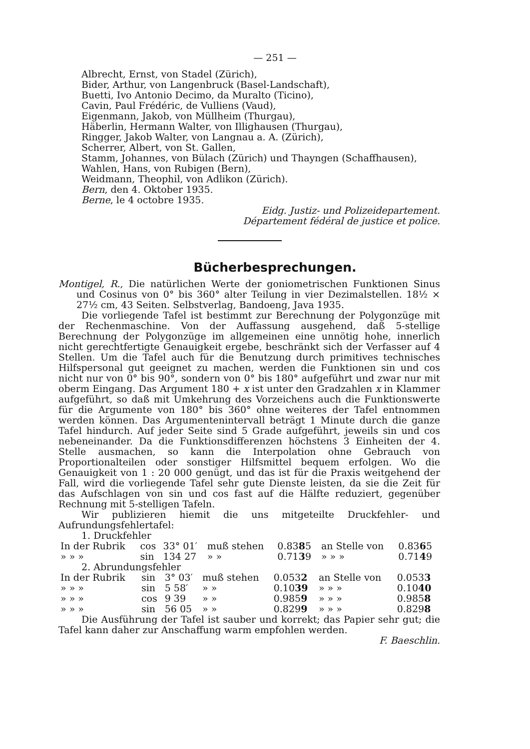— 251 —
Albrecht, Ernst, von Stadel (Zürich),
Bider, Arthur, von Langenbruck (Basel-Landschaft),
Buetti, Ivo Antonio Decimo, da Muralto (Ticino),
Cavin, Paul Frédéric, de Vulliens (Vaud),
Eigenmann, Jakob, von Müllheim (Thurgau),
Häberlin, Hermann Walter, von Illighausen (Thurgau),
Ringger, Jakob Walter, von Langnau a. A. (Zürich),
Scherrer, Albert, von St. Gallen,
Stamm, Johannes, von Bülach (Zürich) und Thayngen (Schaffhausen),
Wahlen, Hans, von Rubigen (Bern),
Weidmann, Theophil, von Adlikon (Zürich).
Bern, den 4. Oktober 1935.
Berne, le 4 octobre 1935.
Eidg. Justiz- und Polizeidepartement.
Département fédéral de justice et police.
Bücherbesprechungen.
Montigel, R., Die natürlichen Werte der goniometrischen Funktionen Sinus und Cosinus von 0° bis 360° alter Teilung in vier Dezimalstellen. 18½ × 27½ cm, 43 Seiten. Selbstverlag, Bandoeng, Java 1935.
Die vorliegende Tafel ist bestimmt zur Berechnung der Polygonzüge mit der Rechenmaschine. Von der Auffassung ausgehend, daß 5-stellige Berechnung der Polygonzüge im allgemeinen eine unnötig hohe, innerlich nicht gerechtfertigte Genauigkeit ergebe, beschränkt sich der Verfasser auf 4 Stellen. Um die Tafel auch für die Benutzung durch primitives technisches Hilfspersonal gut geeignet zu machen, werden die Funktionen sin und cos nicht nur von 0° bis 90°, sondern von 0° bis 180° aufgeführt und zwar nur mit oberm Eingang. Das Argument 180 + x ist unter den Gradzahlen x in Klammer aufgeführt, so daß mit Umkehrung des Vorzeichens auch die Funktionswerte für die Argumente von 180° bis 360° ohne weiteres der Tafel entnommen werden können. Das Argumentenintervall beträgt 1 Minute durch die ganze Tafel hindurch. Auf jeder Seite sind 5 Grade aufgeführt, jeweils sin und cos nebeneinander. Da die Funktionsdifferenzen höchstens 3 Einheiten der 4. Stelle ausmachen, so kann die Interpolation ohne Gebrauch von Proportionalteilen oder sonstiger Hilfsmittel bequem erfolgen. Wo die Genauigkeit von 1 : 20 000 genügt, und das ist für die Praxis weitgehend der Fall, wird die vorliegende Tafel sehr gute Dienste leisten, da sie die Zeit für das Aufschlagen von sin und cos fast auf die Hälfte reduziert, gegenüber Rechnung mit 5-stelligen Tafeln.
Wir publizieren hiemit die uns mitgeteilte Druckfehler- und Aufrundungsfehlertafel:
1. Druckfehler
| In der Rubrik | cos | 33° 01′ | muß stehen | 0.83 8 5 | an Stelle von | 0.83 6 5 |
| » » » | sin | 134 27 | » » | 0.71 3 9 | » » » | 0.71 4 9 |
2. Abrundungsfehler
| In der Rubrik | sin | 3° 03′ | muß stehen | 0.053 2 | an Stelle von | 0.053 3 |
| » » » | sin | 5 58′ | » » | 0.10 39 | » » » | 0.10 40 |
| » » » | cos | 9 39 | » » | 0.985 9 | » » » | 0.985 8 |
| » » » | sin | 56 05 | » » | 0.829 9 | » » » | 0.829 8 |
Die Ausführung der Tafel ist sauber und korrekt; das Papier sehr gut; die Tafel kann daher zur Anschaffung warm empfohlen werden.
F. Baeschlin.